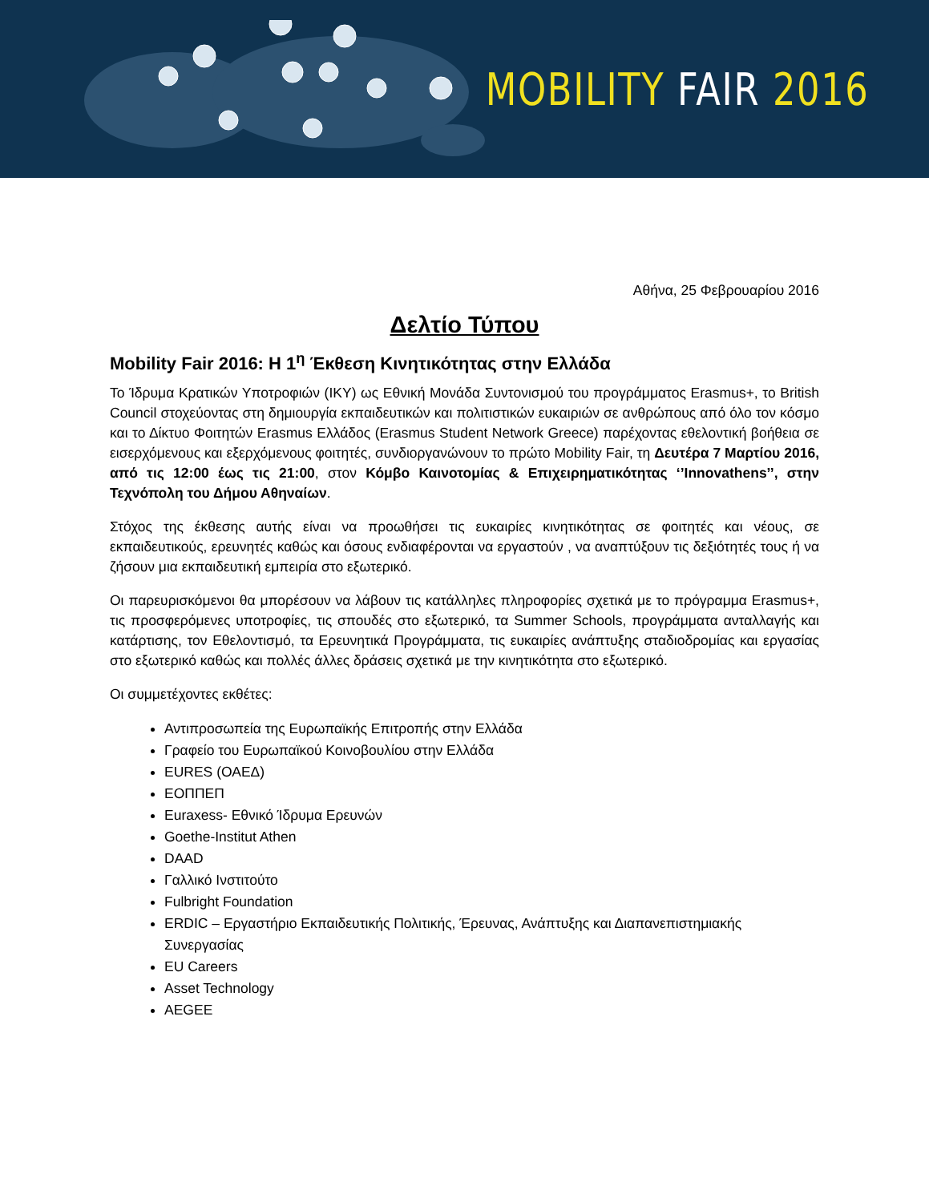MOBILITY FAIR 2016
Αθήνα, 25 Φεβρουαρίου 2016
Δελτίο Τύπου
Mobility Fair 2016: Η 1<sup>η</sup> Έκθεση Κινητικότητας στην Ελλάδα
Το Ίδρυμα Κρατικών Υποτροφιών (ΙΚΥ) ως Εθνική Μονάδα Συντονισμού του προγράμματος Erasmus+, το British Council στοχεύοντας στη δημιουργία εκπαιδευτικών και πολιτιστικών ευκαιριών σε ανθρώπους από όλο τον κόσμο και το Δίκτυο Φοιτητών Erasmus Ελλάδος (Erasmus Student Network Greece) παρέχοντας εθελοντική βοήθεια σε εισερχόμενους και εξερχόμενους φοιτητές, συνδιοργανώνουν το πρώτο Mobility Fair, τη Δευτέρα 7 Μαρτίου 2016, από τις 12:00 έως τις 21:00, στον Κόμβο Καινοτομίας & Επιχειρηματικότητας ‘’Innovathens’’, στην Τεχνόπολη του Δήμου Αθηναίων.
Στόχος της έκθεσης αυτής είναι να προωθήσει τις ευκαιρίες κινητικότητας σε φοιτητές και νέους, σε εκπαιδευτικούς, ερευνητές καθώς και όσους ενδιαφέρονται να εργαστούν , να αναπτύξουν τις δεξιότητές τους ή να ζήσουν μια εκπαιδευτική εμπειρία στο εξωτερικό.
Οι παρευρισκόμενοι θα μπορέσουν να λάβουν τις κατάλληλες πληροφορίες σχετικά με το πρόγραμμα Erasmus+, τις προσφερόμενες υποτροφίες, τις σπουδές στο εξωτερικό, τα Summer Schools, προγράμματα ανταλλαγής και κατάρτισης, τον Εθελοντισμό, τα Ερευνητικά Προγράμματα, τις ευκαιρίες ανάπτυξης σταδιοδρομίας και εργασίας στο εξωτερικό καθώς και πολλές άλλες δράσεις σχετικά με την κινητικότητα στο εξωτερικό.
Οι συμμετέχοντες εκθέτες:
Αντιπροσωπεία της Ευρωπαϊκής Επιτροπής στην Ελλάδα
Γραφείο του Ευρωπαϊκού Κοινοβουλίου στην Ελλάδα
EURES (ΟΑΕΔ)
ΕΟΠΠΕΠ
Euraxess- Εθνικό Ίδρυμα Ερευνών
Goethe-Institut Athen
DAAD
Γαλλικό Ινστιτούτο
Fulbright Foundation
ERDIC – Εργαστήριο Εκπαιδευτικής Πολιτικής, Έρευνας, Ανάπτυξης και Διαπανεπιστημιακής Συνεργασίας
EU Careers
Asset Technology
AEGEE